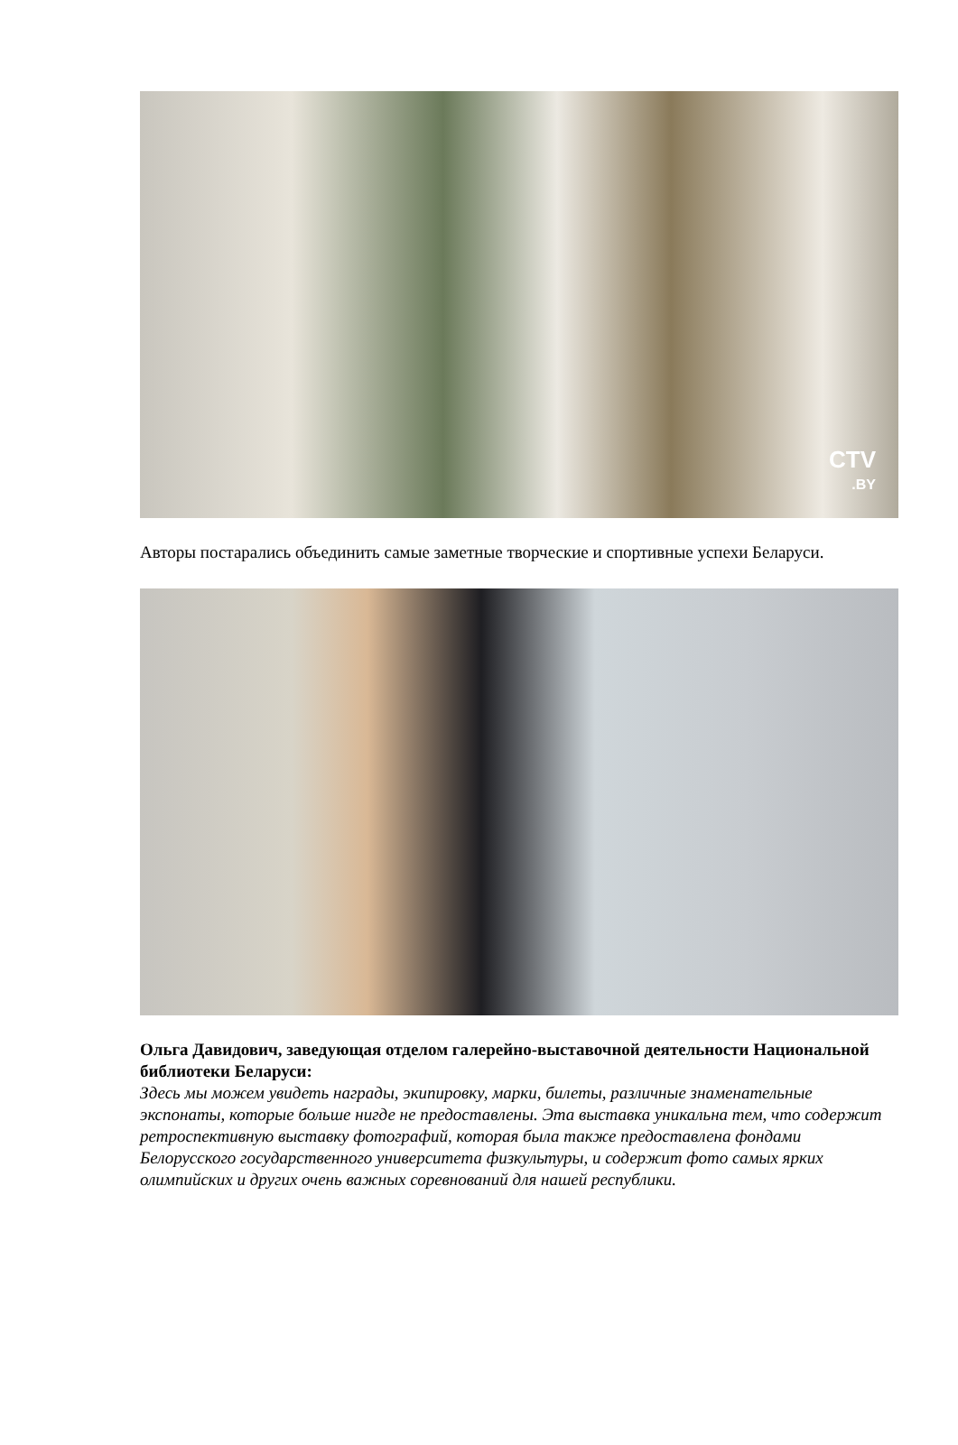CTV
.BY
Авторы постарались объединить самые заметные творческие и спортивные успехи Беларуси.
Ольга Давидович, заведующая отделом галерейно-выставочной деятельности Национальной библиотеки Беларуси:
Здесь мы можем увидеть награды, экипировку, марки, билеты, различные знаменательные экспонаты, которые больше нигде не предоставлены. Эта выставка уникальна тем, что содержит ретроспективную выставку фотографий, которая была также предоставлена фондами Белорусского государственного университета физкультуры, и содержит фото самых ярких олимпийских и других очень важных соревнований для нашей республики.